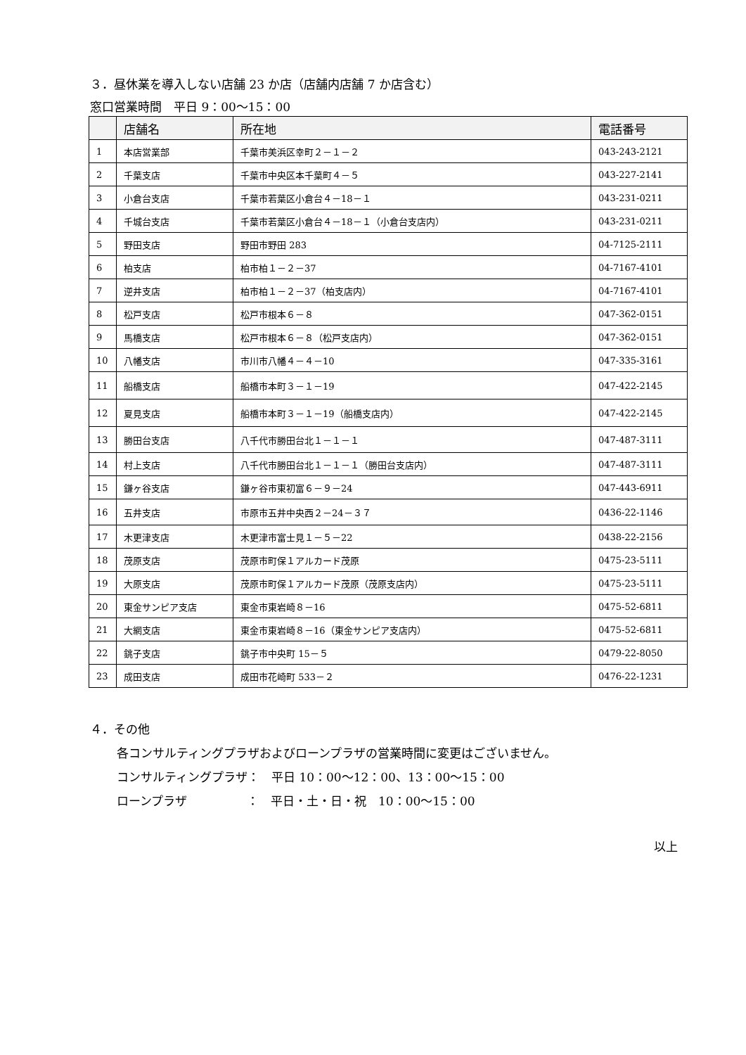３．昼休業を導入しない店舗 23 か店（店舗内店舗 7 か店含む）
窓口営業時間　平日 9：00〜15：00
| | 店舗名 | 所在地 | 電話番号 |
| --- | --- | --- | --- |
| 1 | 本店営業部 | 千葉市美浜区幸町２－１－２ | 043-243-2121 |
| 2 | 千葉支店 | 千葉市中央区本千葉町４－５ | 043-227-2141 |
| 3 | 小倉台支店 | 千葉市若葉区小倉台４－18－１ | 043-231-0211 |
| 4 | 千城台支店 | 千葉市若葉区小倉台４－18－１（小倉台支店内） | 043-231-0211 |
| 5 | 野田支店 | 野田市野田 283 | 04-7125-2111 |
| 6 | 柏支店 | 柏市柏１－２－37 | 04-7167-4101 |
| 7 | 逆井支店 | 柏市柏１－２－37（柏支店内） | 04-7167-4101 |
| 8 | 松戸支店 | 松戸市根本６－８ | 047-362-0151 |
| 9 | 馬橋支店 | 松戸市根本６－８（松戸支店内） | 047-362-0151 |
| 10 | 八幡支店 | 市川市八幡４－４－10 | 047-335-3161 |
| 11 | 船橋支店 | 船橋市本町３－１－19 | 047-422-2145 |
| 12 | 夏見支店 | 船橋市本町３－１－19（船橋支店内） | 047-422-2145 |
| 13 | 勝田台支店 | 八千代市勝田台北１－１－１ | 047-487-3111 |
| 14 | 村上支店 | 八千代市勝田台北１－１－１（勝田台支店内） | 047-487-3111 |
| 15 | 鎌ヶ谷支店 | 鎌ヶ谷市東初富６－９－24 | 047-443-6911 |
| 16 | 五井支店 | 市原市五井中央西２－24－３７ | 0436-22-1146 |
| 17 | 木更津支店 | 木更津市富士見１－５－22 | 0438-22-2156 |
| 18 | 茂原支店 | 茂原市町保１アルカード茂原 | 0475-23-5111 |
| 19 | 大原支店 | 茂原市町保１アルカード茂原（茂原支店内） | 0475-23-5111 |
| 20 | 東金サンピア支店 | 東金市東岩崎８－16 | 0475-52-6811 |
| 21 | 大網支店 | 東金市東岩崎８－16（東金サンピア支店内） | 0475-52-6811 |
| 22 | 銚子支店 | 銚子市中央町 15－５ | 0479-22-8050 |
| 23 | 成田支店 | 成田市花崎町 533－２ | 0476-22-1231 |
４．その他
各コンサルティングプラザおよびローンプラザの営業時間に変更はございません。
コンサルティングプラザ：　平日 10：00〜12：00、13：00〜15：00
ローンプラザ　　　　　：　平日・土・日・祝　10：00〜15：00
以上